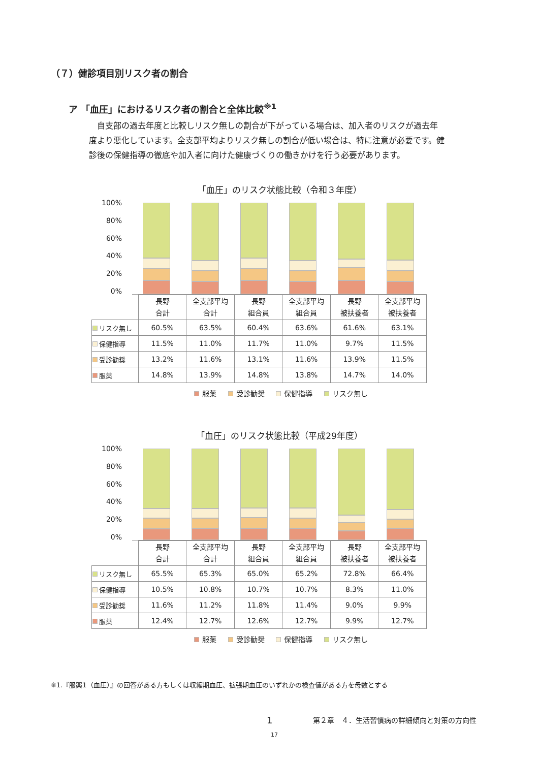（７）健診項目別リスク者の割合
ア 「血圧」におけるリスク者の割合と全体比較<sup>※1</sup>
自支部の過去年度と比較しリスク無しの割合が下がっている場合は、加入者のリスクが過去年度より悪化しています。全支部平均よりリスク無しの割合が低い場合は、特に注意が必要です。健診後の保健指導の徹底や加入者に向けた健康づくりの働きかけを行う必要があります。
「血圧」のリスク状態比較（令和３年度）
100%
80%
60%
40%
20%
0%
| | 長野 合計 | 全支部平均 合計 | 長野 組合員 | 全支部平均 組合員 | 長野 被扶養者 | 全支部平均 被扶養者 |
| リスク無し | 60.5% | 63.5% | 60.4% | 63.6% | 61.6% | 63.1% |
| 保健指導 | 11.5% | 11.0% | 11.7% | 11.0% | 9.7% | 11.5% |
| 受診勧奨 | 13.2% | 11.6% | 13.1% | 11.6% | 13.9% | 11.5% |
| 服薬 | 14.8% | 13.9% | 14.8% | 13.8% | 14.7% | 14.0% |
服薬 受診勧奨 保健指導 リスク無し
「血圧」のリスク状態比較（平成29年度）
100%
80%
60%
40%
20%
0%
| | 長野 合計 | 全支部平均 合計 | 長野 組合員 | 全支部平均 組合員 | 長野 被扶養者 | 全支部平均 被扶養者 |
| リスク無し | 65.5% | 65.3% | 65.0% | 65.2% | 72.8% | 66.4% |
| 保健指導 | 10.5% | 10.8% | 10.7% | 10.7% | 8.3% | 11.0% |
| 受診勧奨 | 11.6% | 11.2% | 11.8% | 11.4% | 9.0% | 9.9% |
| 服薬 | 12.4% | 12.7% | 12.6% | 12.7% | 9.9% | 12.7% |
服薬 受診勧奨 保健指導 リスク無し
※1.『服薬1（血圧）』の回答がある方もしくは収縮期血圧、拡張期血圧のいずれかの検査値がある方を母数とする
1 第２章　４．生活習慣病の詳細傾向と対策の方向性
17